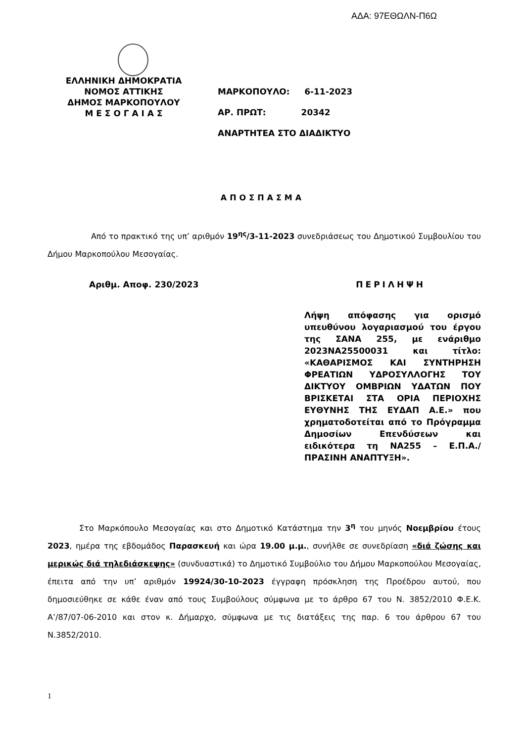ΑΔΑ: 97ΕΘΩΛΝ-Π6Ω
ΕΛΛΗΝΙΚΗ ΔΗΜΟΚΡΑΤΙΑ
ΝΟΜΟΣ ΑΤΤΙΚΗΣ
ΔΗΜΟΣ ΜΑΡΚΟΠΟΥΛΟΥ
Μ Ε Σ Ο Γ Α Ι Α Σ
ΜΑΡΚΟΠΟΥΛΟ: 6-11-2023
ΑΡ. ΠΡΩΤ: 20342
ΑΝΑΡΤΗΤΕΑ ΣΤΟ ΔΙΑΔΙΚΤΥΟ
ΑΠΟΣΠΑΣΜΑ
Από το πρακτικό της υπ’ αριθμόν 19<sup>ης</sup>/3-11-2023 συνεδριάσεως του Δημοτικού Συμβουλίου του Δήμου Μαρκοπούλου Μεσογαίας.
Αριθμ. Αποφ. 230/2023 ΠΕΡΙΛΗΨΗ
Λήψη απόφασης για ορισμό υπευθύνου λογαριασμού του έργου της ΣΑΝΑ 255, με ενάριθμο 2023ΝΑ25500031 και τίτλο: «ΚΑΘΑΡΙΣΜΟΣ ΚΑΙ ΣΥΝΤΗΡΗΣΗ ΦΡΕΑΤΙΩΝ ΥΔΡΟΣΥΛΛΟΓΗΣ ΤΟΥ ΔΙΚΤΥΟΥ ΟΜΒΡΙΩΝ ΥΔΑΤΩΝ ΠΟΥ ΒΡΙΣΚΕΤΑΙ ΣΤΑ ΟΡΙΑ ΠΕΡΙΟΧΗΣ ΕΥΘΥΝΗΣ ΤΗΣ ΕΥΔΑΠ Α.Ε.» που χρηματοδοτείται από το Πρόγραμμα Δημοσίων Επενδύσεων και ειδικότερα τη ΝΑ255 – Ε.Π.Α./ΠΡΑΣΙΝΗ ΑΝΑΠΤΥΞΗ».
Στο Μαρκόπουλο Μεσογαίας και στο Δημοτικό Κατάστημα την 3<sup>η</sup> του μηνός Νοεμβρίου έτους 2023, ημέρα της εβδομάδος Παρασκευή και ώρα 19.00 μ.μ., συνήλθε σε συνεδρίαση «διά ζώσης και μερικώς διά τηλεδιάσκεψης» (συνδυαστικά) το Δημοτικό Συμβούλιο του Δήμου Μαρκοπούλου Μεσογαίας, έπειτα από την υπ’ αριθμόν 19924/30-10-2023 έγγραφη πρόσκληση της Προέδρου αυτού, που δημοσιεύθηκε σε κάθε έναν από τους Συμβούλους σύμφωνα με το άρθρο 67 του Ν. 3852/2010 Φ.Ε.Κ. Α’/87/07-06-2010 και στον κ. Δήμαρχο, σύμφωνα με τις διατάξεις της παρ. 6 του άρθρου 67 του Ν.3852/2010.
1